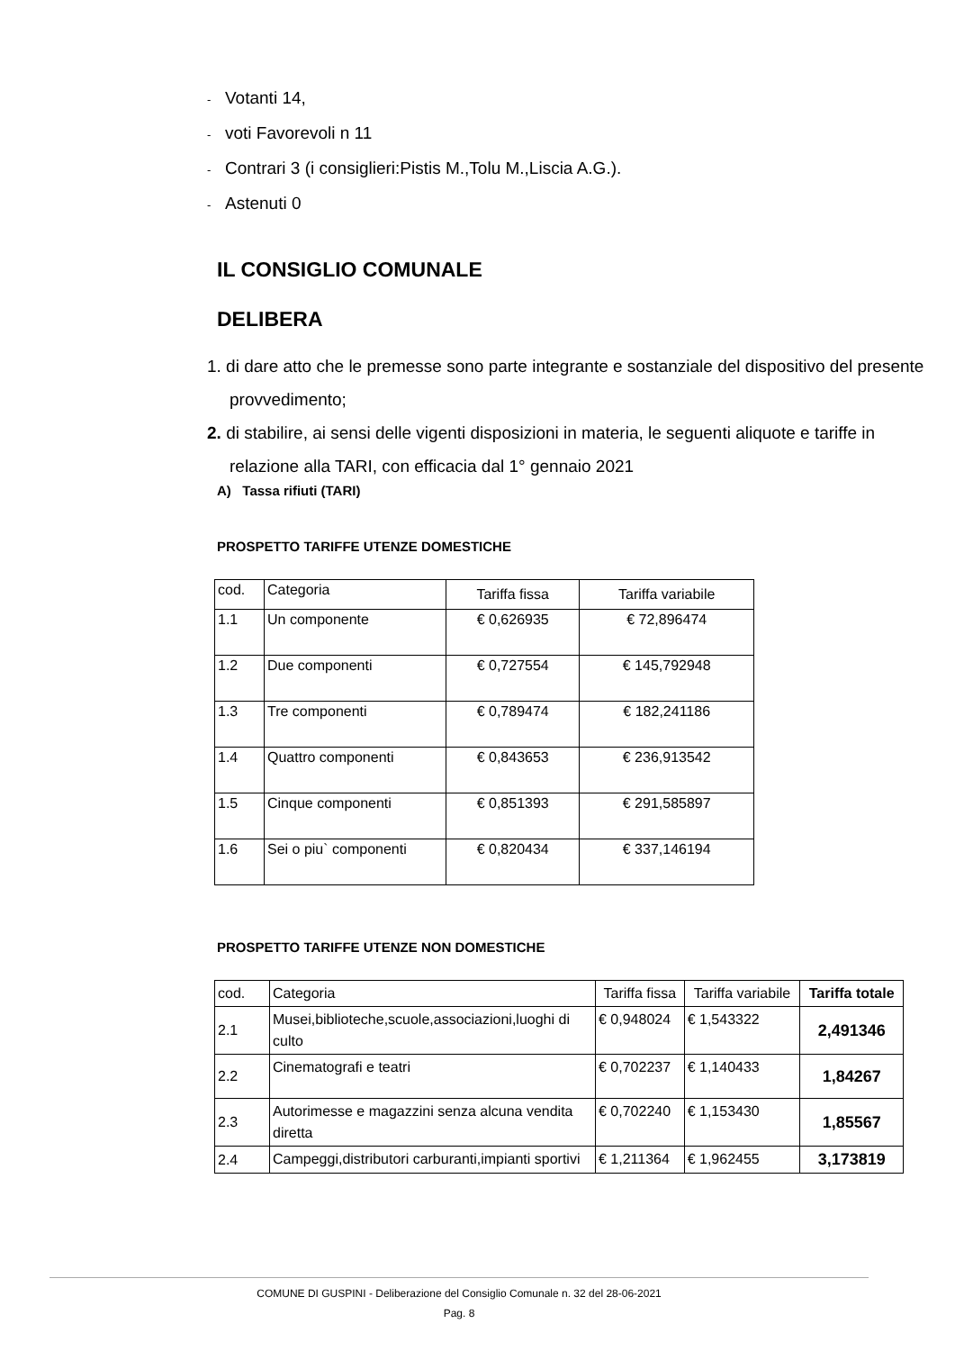- Votanti 14,
- voti Favorevoli n 11
- Contrari 3 (i consiglieri:Pistis M.,Tolu M.,Liscia A.G.).
- Astenuti 0
IL CONSIGLIO COMUNALE
DELIBERA
1. di dare atto che le premesse sono parte integrante e sostanziale del dispositivo del presente provvedimento;
2. di stabilire, ai sensi delle vigenti disposizioni in materia, le seguenti aliquote e tariffe in relazione alla TARI, con efficacia dal 1° gennaio 2021
A) Tassa rifiuti (TARI)
PROSPETTO TARIFFE UTENZE DOMESTICHE
| cod. | Categoria | Tariffa fissa | Tariffa variabile |
| --- | --- | --- | --- |
| 1.1 | Un componente | € 0,626935 | € 72,896474 |
| 1.2 | Due componenti | € 0,727554 | € 145,792948 |
| 1.3 | Tre componenti | € 0,789474 | € 182,241186 |
| 1.4 | Quattro componenti | € 0,843653 | € 236,913542 |
| 1.5 | Cinque componenti | € 0,851393 | € 291,585897 |
| 1.6 | Sei o piu` componenti | € 0,820434 | € 337,146194 |
PROSPETTO TARIFFE UTENZE NON DOMESTICHE
| cod. | Categoria | Tariffa fissa | Tariffa variabile | Tariffa totale |
| --- | --- | --- | --- | --- |
| 2.1 | Musei,biblioteche,scuole,associazioni,luoghi di culto | € 0,948024 | € 1,543322 | 2,491346 |
| 2.2 | Cinematografi e teatri | € 0,702237 | € 1,140433 | 1,84267 |
| 2.3 | Autorimesse e magazzini senza alcuna vendita diretta | € 0,702240 | € 1,153430 | 1,85567 |
| 2.4 | Campeggi,distributori carburanti,impianti sportivi | € 1,211364 | € 1,962455 | 3,173819 |
COMUNE DI GUSPINI - Deliberazione del Consiglio Comunale n. 32 del 28-06-2021
Pag. 8